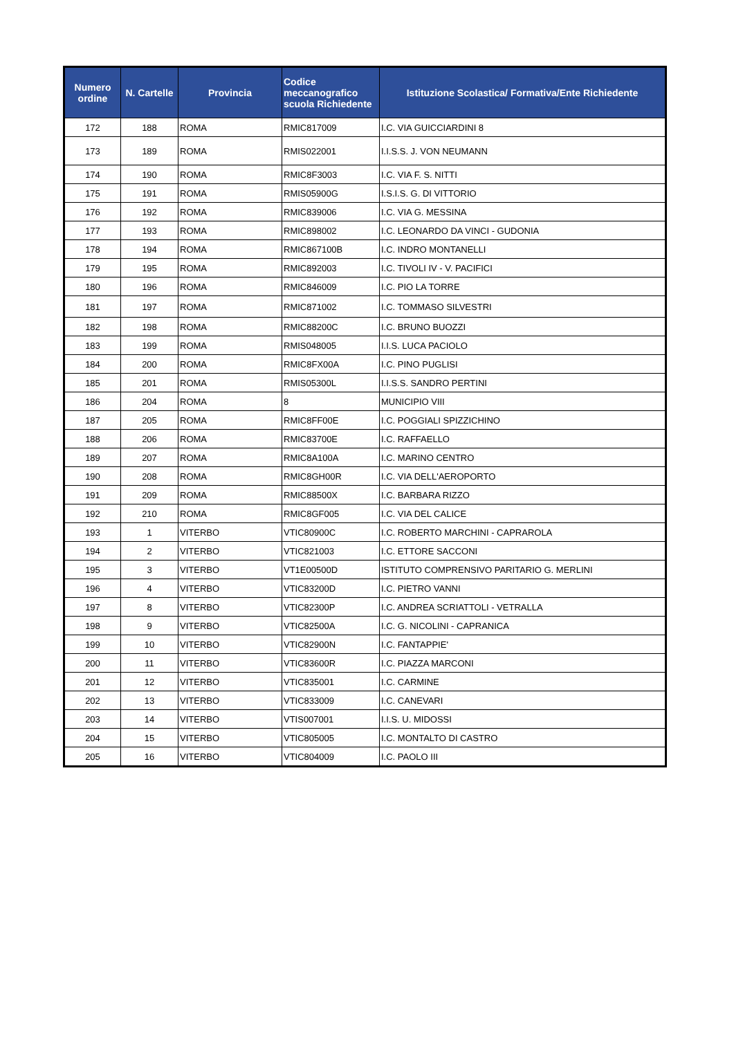| Numero ordine | N. Cartelle | Provincia | Codice meccanografico scuola Richiedente | Istituzione Scolastica/ Formativa/Ente Richiedente |
| --- | --- | --- | --- | --- |
| 172 | 188 | ROMA | RMIC817009 | I.C. VIA GUICCIARDINI 8 |
| 173 | 189 | ROMA | RMIS022001 | I.I.S.S. J. VON NEUMANN |
| 174 | 190 | ROMA | RMIC8F3003 | I.C. VIA F. S. NITTI |
| 175 | 191 | ROMA | RMIS05900G | I.S.I.S. G. DI VITTORIO |
| 176 | 192 | ROMA | RMIC839006 | I.C. VIA G. MESSINA |
| 177 | 193 | ROMA | RMIC898002 | I.C. LEONARDO DA VINCI - GUDONIA |
| 178 | 194 | ROMA | RMIC867100B | I.C. INDRO MONTANELLI |
| 179 | 195 | ROMA | RMIC892003 | I.C. TIVOLI IV - V. PACIFICI |
| 180 | 196 | ROMA | RMIC846009 | I.C. PIO LA TORRE |
| 181 | 197 | ROMA | RMIC871002 | I.C. TOMMASO SILVESTRI |
| 182 | 198 | ROMA | RMIC88200C | I.C. BRUNO BUOZZI |
| 183 | 199 | ROMA | RMIS048005 | I.I.S. LUCA PACIOLO |
| 184 | 200 | ROMA | RMIC8FX00A | I.C. PINO PUGLISI |
| 185 | 201 | ROMA | RMIS05300L | I.I.S.S. SANDRO PERTINI |
| 186 | 204 | ROMA | 8 | MUNICIPIO VIII |
| 187 | 205 | ROMA | RMIC8FF00E | I.C. POGGIALI SPIZZICHINO |
| 188 | 206 | ROMA | RMIC83700E | I.C. RAFFAELLO |
| 189 | 207 | ROMA | RMIC8A100A | I.C. MARINO CENTRO |
| 190 | 208 | ROMA | RMIC8GH00R | I.C. VIA DELL'AEROPORTO |
| 191 | 209 | ROMA | RMIC88500X | I.C. BARBARA RIZZO |
| 192 | 210 | ROMA | RMIC8GF005 | I.C. VIA DEL CALICE |
| 193 | 1 | VITERBO | VTIC80900C | I.C. ROBERTO MARCHINI - CAPRAROLA |
| 194 | 2 | VITERBO | VTIC821003 | I.C. ETTORE SACCONI |
| 195 | 3 | VITERBO | VT1E00500D | ISTITUTO COMPRENSIVO PARITARIO G. MERLINI |
| 196 | 4 | VITERBO | VTIC83200D | I.C. PIETRO VANNI |
| 197 | 8 | VITERBO | VTIC82300P | I.C. ANDREA SCRIATTOLI - VETRALLA |
| 198 | 9 | VITERBO | VTIC82500A | I.C. G. NICOLINI - CAPRANICA |
| 199 | 10 | VITERBO | VTIC82900N | I.C. FANTAPPIE' |
| 200 | 11 | VITERBO | VTIC83600R | I.C. PIAZZA MARCONI |
| 201 | 12 | VITERBO | VTIC835001 | I.C. CARMINE |
| 202 | 13 | VITERBO | VTIC833009 | I.C. CANEVARI |
| 203 | 14 | VITERBO | VTIS007001 | I.I.S. U. MIDOSSI |
| 204 | 15 | VITERBO | VTIC805005 | I.C. MONTALTO DI CASTRO |
| 205 | 16 | VITERBO | VTIC804009 | I.C. PAOLO III |